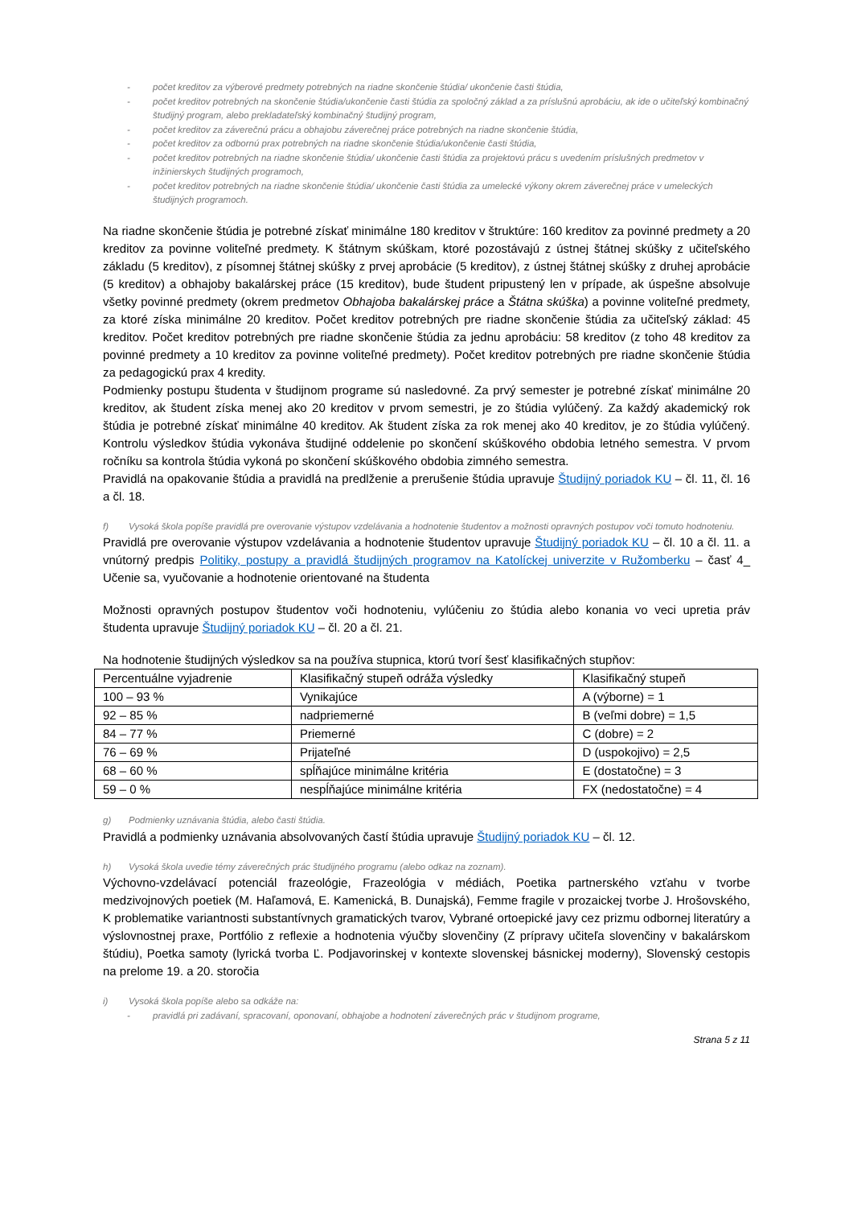- počet kreditov za výberové predmety potrebných na riadne skončenie štúdia/ ukončenie časti štúdia,
- počet kreditov potrebných na skončenie štúdia/ukončenie časti štúdia za spoločný základ a za príslušnú aprobáciu, ak ide o učiteľský kombinačný študijný program, alebo prekladateľský kombinačný študijný program,
- počet kreditov za záverečnú prácu a obhajobu záverečnej práce potrebných na riadne skončenie štúdia,
- počet kreditov za odbornú prax potrebných na riadne skončenie štúdia/ukončenie časti štúdia,
- počet kreditov potrebných na riadne skončenie štúdia/ ukončenie časti štúdia za projektovú prácu s uvedením príslušných predmetov v inžinierskych študijných programoch,
- počet kreditov potrebných na riadne skončenie štúdia/ ukončenie časti štúdia za umelecké výkony okrem záverečnej práce v umeleckých študijných programoch.
Na riadne skončenie štúdia je potrebné získať minimálne 180 kreditov v štruktúre: 160 kreditov za povinné predmety a 20 kreditov za povinne voliteľné predmety. K štátnym skúškam, ktoré pozostávajú z ústnej štátnej skúšky z učiteľského základu (5 kreditov), z písomnej štátnej skúšky z prvej aprobácie (5 kreditov), z ústnej štátnej skúšky z druhej aprobácie (5 kreditov) a obhajoby bakalárskej práce (15 kreditov), bude študent pripustený len v prípade, ak úspešne absolvuje všetky povinné predmety (okrem predmetov Obhajoba bakalárskej práce a Štátna skúška) a povinne voliteľné predmety, za ktoré získa minimálne 20 kreditov. Počet kreditov potrebných pre riadne skončenie štúdia za učiteľský základ: 45 kreditov. Počet kreditov potrebných pre riadne skončenie štúdia za jednu aprobáciu: 58 kreditov (z toho 48 kreditov za povinné predmety a 10 kreditov za povinne voliteľné predmety). Počet kreditov potrebných pre riadne skončenie štúdia za pedagogickú prax 4 kredity.
Podmienky postupu študenta v študijnom programe sú nasledovné. Za prvý semester je potrebné získať minimálne 20 kreditov, ak študent získa menej ako 20 kreditov v prvom semestri, je zo štúdia vylúčený. Za každý akademický rok štúdia je potrebné získať minimálne 40 kreditov. Ak študent získa za rok menej ako 40 kreditov, je zo štúdia vylúčený. Kontrolu výsledkov štúdia vykonáva študijné oddelenie po skončení skúškového obdobia letného semestra. V prvom ročníku sa kontrola štúdia vykoná po skončení skúškového obdobia zimného semestra.
Pravidlá na opakovanie štúdia a pravidlá na predlženie a prerušenie štúdia upravuje Študijný poriadok KU – čl. 11, čl. 16 a čl. 18.
f) Vysoká škola popíše pravidlá pre overovanie výstupov vzdelávania a hodnotenie študentov a možnosti opravných postupov voči tomuto hodnoteniu.
Pravidlá pre overovanie výstupov vzdelávania a hodnotenie študentov upravuje Študijný poriadok KU – čl. 10 a čl. 11. a vnútorný predpis Politiky, postupy a pravidlá študijných programov na Katolíckej univerzite v Ružomberku – časť 4_ Učenie sa, vyučovanie a hodnotenie orientované na študenta
Možnosti opravných postupov študentov voči hodnoteniu, vylúčeniu zo štúdia alebo konania vo veci upretia práv študenta upravuje Študijný poriadok KU – čl. 20 a čl. 21.
Na hodnotenie študijných výsledkov sa na používa stupnica, ktorú tvorí šesť klasifikačných stupňov:
| Percentuálne vyjadrenie | Klasifikačný stupeň odráža výsledky | Klasifikačný stupeň |
| 100 – 93 % | Vynikajúce | A (výborne) = 1 |
| 92 – 85 % | nadpriemerné | B (veľmi dobre) = 1,5 |
| 84 – 77 % | Priemerné | C (dobre) = 2 |
| 76 – 69 % | Prijateľné | D (uspokojivo) = 2,5 |
| 68 – 60 % | spĺňajúce minimálne kritéria | E (dostatočne) = 3 |
| 59 – 0 % | nespĺňajúce minimálne kritéria | FX (nedostatočne) = 4 |
g) Podmienky uznávania štúdia, alebo časti štúdia.
Pravidlá a podmienky uznávania absolvovaných častí štúdia upravuje Študijný poriadok KU – čl. 12.
h) Vysoká škola uvedie témy záverečných prác študijného programu (alebo odkaz na zoznam).
Výchovno-vzdelávací potenciál frazeológie, Frazeológia v médiách, Poetika partnerského vzťahu v tvorbe medzivojnových poetiek (M. Haľamová, E. Kamenická, B. Dunajská), Femme fragile v prozaickej tvorbe J. Hrošovského, K problematike variantnosti substantívnych gramatických tvarov, Vybrané ortoepické javy cez prizmu odbornej literatúry a výslovnostnej praxe, Portfólio z reflexie a hodnotenia výučby slovenčiny (Z prípravy učiteľa slovenčiny v bakalárskom štúdiu), Poetka samoty (lyrická tvorba Ľ. Podjavorinskej v kontexte slovenskej básnickej moderny), Slovenský cestopis na prelome 19. a 20. storočia
i) Vysoká škola popíše alebo sa odkáže na:
- pravidlá pri zadávaní, spracovaní, oponovaní, obhajobe a hodnotení záverečných prác v študijnom programe,
Strana 5 z 11